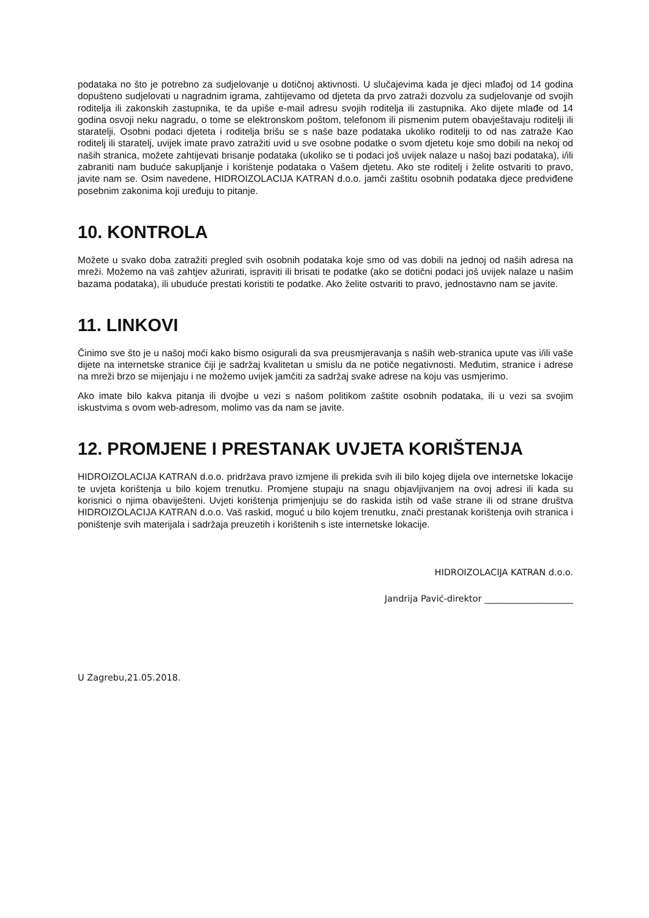podataka no što je potrebno za sudjelovanje u dotičnoj aktivnosti. U slučajevima kada je djeci mlađoj od 14 godina dopušteno sudjelovati u nagradnim igrama, zahtijevamo od djeteta da prvo zatraži dozvolu za sudjelovanje od svojih roditelja ili zakonskih zastupnika, te da upiše e-mail adresu svojih roditelja ili zastupnika. Ako dijete mlađe od 14 godina osvoji neku nagradu, o tome se elektronskom poštom, telefonom ili pismenim putem obavještavaju roditelji ili staratelji. Osobni podaci djeteta i roditelja brišu se s naše baze podataka ukoliko roditelji to od nas zatraže Kao roditelj ili staratelj, uvijek imate pravo zatražiti uvid u sve osobne podatke o svom djetetu koje smo dobili na nekoj od naših stranica, možete zahtijevati brisanje podataka (ukoliko se ti podaci još uvijek nalaze u našoj bazi podataka), i/ili zabraniti nam buduće sakupljanje i korištenje podataka o Vašem djetetu. Ako ste roditelj i želite ostvariti to pravo, javite nam se. Osim navedene, HIDROIZOLACIJA KATRAN d.o.o. jamči zaštitu osobnih podataka djece predviđene posebnim zakonima koji uređuju to pitanje.
10. KONTROLA
Možete u svako doba zatražiti pregled svih osobnih podataka koje smo od vas dobili na jednoj od naših adresa na mreži. Možemo na vaš zahtjev ažurirati, ispraviti ili brisati te podatke (ako se dotični podaci još uvijek nalaze u našim bazama podataka), ili ubuduće prestati koristiti te podatke. Ako želite ostvariti to pravo, jednostavno nam se javite.
11. LINKOVI
Činimo sve što je u našoj moći kako bismo osigurali da sva preusmjeravanja s naših web-stranica upute vas i/ili vaše dijete na internetske stranice čiji je sadržaj kvalitetan u smislu da ne potiče negativnosti. Međutim, stranice i adrese na mreži brzo se mijenjaju i ne možemo uvijek jamčiti za sadržaj svake adrese na koju vas usmjerimo.
Ako imate bilo kakva pitanja ili dvojbe u vezi s našom politikom zaštite osobnih podataka, ili u vezi sa svojim iskustvima s ovom web-adresom, molimo vas da nam se javite.
12. PROMJENE I PRESTANAK UVJETA KORIŠTENJA
HIDROIZOLACIJA KATRAN d.o.o. pridržava pravo izmjene ili prekida svih ili bilo kojeg dijela ove internetske lokacije te uvjeta korištenja u bilo kojem trenutku. Promjene stupaju na snagu objavljivanjem na ovoj adresi ili kada su korisnici o njima obaviješteni. Uvjeti korištenja primjenjuju se do raskida istih od vaše strane ili od strane društva HIDROIZOLACIJA KATRAN d.o.o. Vaš raskid, moguć u bilo kojem trenutku, znači prestanak korištenja ovih stranica i poništenje svih materijala i sadržaja preuzetih i korištenih s iste internetske lokacije.
HIDROIZOLACIJA KATRAN d.o.o.
Jandrija Pavić-direktor ____________________
U Zagrebu,21.05.2018.